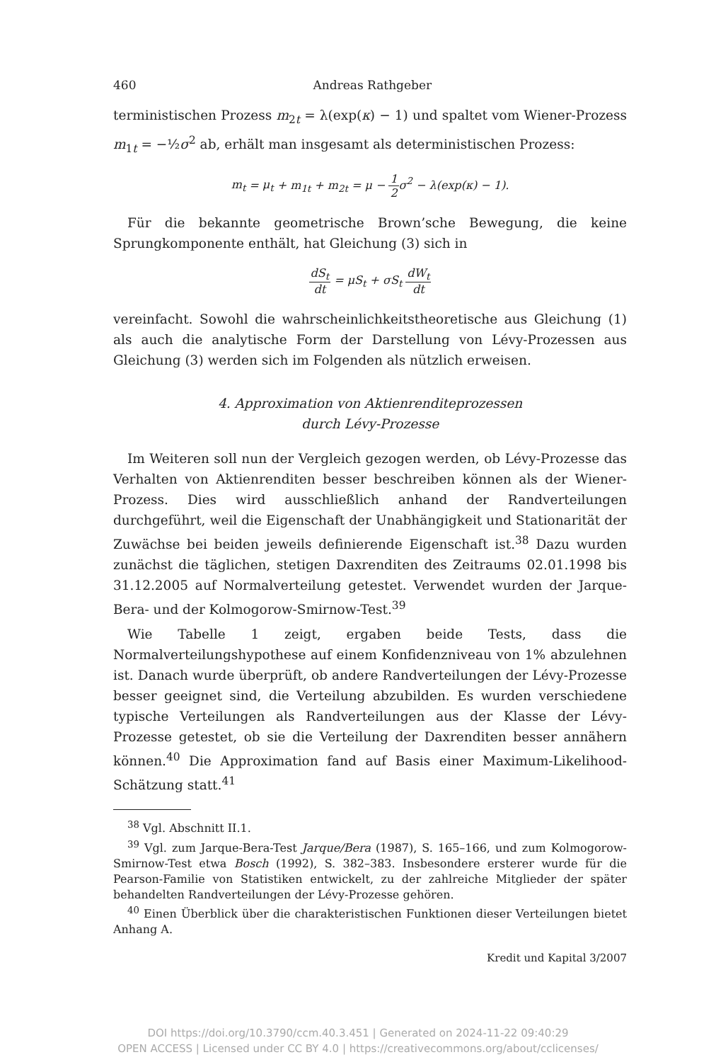460 Andreas Rathgeber
terministischen Prozess m<sub>2t</sub> = λ(exp(κ) − 1) und spaltet vom Wiener-Prozess m<sub>1t</sub> = −½σ<sup>2</sup> ab, erhält man insgesamt als deterministischen Prozess:
m<sub>t</sub> = μ<sub>t</sub> + m<sub>1t</sub> + m<sub>2t</sub> = μ − 1 2 σ<sup>2</sup> − λ(exp(κ) − 1).
Für die bekannte geometrische Brown’sche Bewegung, die keine Sprungkomponente enthält, hat Gleichung (3) sich in
dS<sub>t</sub> dt = μS<sub>t</sub> + σS<sub>t</sub> dW<sub>t</sub> dt
vereinfacht. Sowohl die wahrscheinlichkeitstheoretische aus Gleichung (1) als auch die analytische Form der Darstellung von Lévy-Prozessen aus Gleichung (3) werden sich im Folgenden als nützlich erweisen.
4. Approximation von Aktienrenditeprozessen
durch Lévy-Prozesse
Im Weiteren soll nun der Vergleich gezogen werden, ob Lévy-Prozesse das Verhalten von Aktienrenditen besser beschreiben können als der Wiener-Prozess. Dies wird ausschließlich anhand der Randverteilungen durchgeführt, weil die Eigenschaft der Unabhängigkeit und Stationarität der Zuwächse bei beiden jeweils definierende Eigenschaft ist.<sup>38</sup> Dazu wurden zunächst die täglichen, stetigen Daxrenditen des Zeitraums 02.01.1998 bis 31.12.2005 auf Normalverteilung getestet. Verwendet wurden der Jarque-Bera- und der Kolmogorow-Smirnow-Test.<sup>39</sup>
Wie Tabelle 1 zeigt, ergaben beide Tests, dass die Normalverteilungshypothese auf einem Konfidenzniveau von 1% abzulehnen ist. Danach wurde überprüft, ob andere Randverteilungen der Lévy-Prozesse besser geeignet sind, die Verteilung abzubilden. Es wurden verschiedene typische Verteilungen als Randverteilungen aus der Klasse der Lévy-Prozesse getestet, ob sie die Verteilung der Daxrenditen besser annähern können.<sup>40</sup> Die Approximation fand auf Basis einer Maximum-Likelihood-Schätzung statt.<sup>41</sup>
<sup>38</sup> Vgl. Abschnitt II.1.
<sup>39</sup> Vgl. zum Jarque-Bera-Test Jarque/Bera (1987), S. 165–166, und zum Kolmogorow-Smirnow-Test etwa Bosch (1992), S. 382–383. Insbesondere ersterer wurde für die Pearson-Familie von Statistiken entwickelt, zu der zahlreiche Mitglieder der später behandelten Randverteilungen der Lévy-Prozesse gehören.
<sup>40</sup> Einen Überblick über die charakteristischen Funktionen dieser Verteilungen bietet Anhang A.
Kredit und Kapital 3/2007
DOI https://doi.org/10.3790/ccm.40.3.451 | Generated on 2024-11-22 09:40:29
OPEN ACCESS | Licensed under CC BY 4.0 | https://creativecommons.org/about/cclicenses/